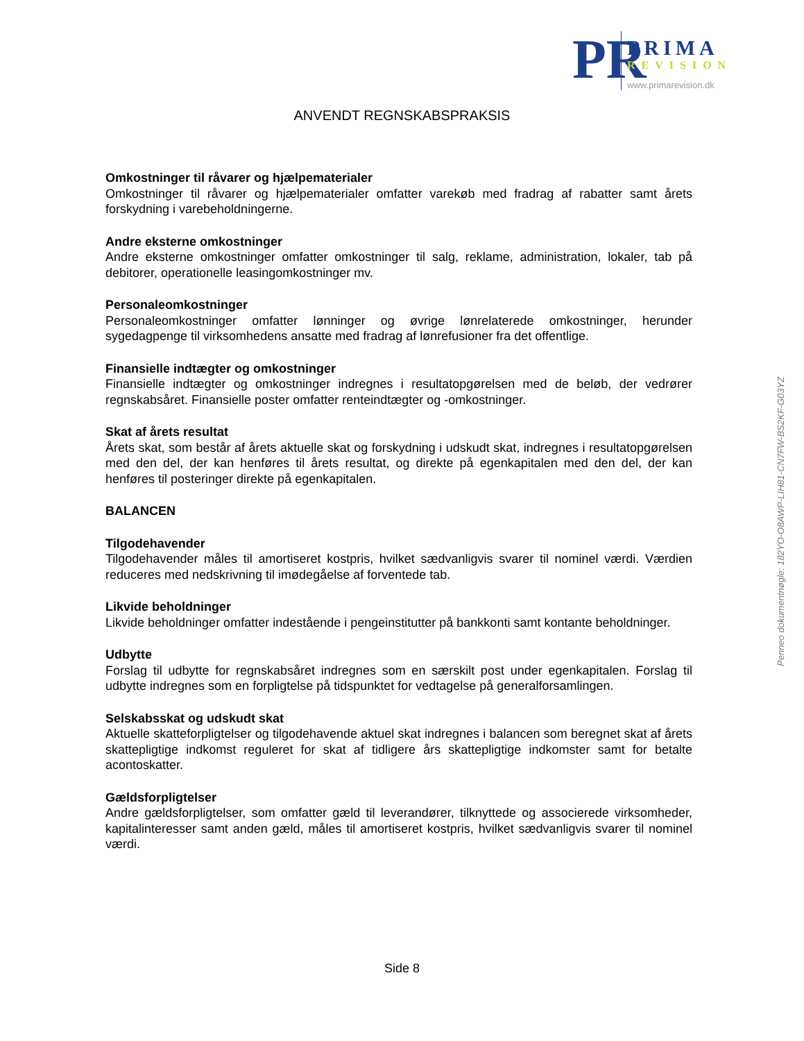PR
PRIMA
REVISION
www.primarevision.dk
ANVENDT REGNSKABSPRAKSIS
Omkostninger til råvarer og hjælpematerialer
Omkostninger til råvarer og hjælpematerialer omfatter varekøb med fradrag af rabatter samt årets forskydning i varebeholdningerne.
Andre eksterne omkostninger
Andre eksterne omkostninger omfatter omkostninger til salg, reklame, administration, lokaler, tab på debitorer, operationelle leasingomkostninger mv.
Personaleomkostninger
Personaleomkostninger omfatter lønninger og øvrige lønrelaterede omkostninger, herunder sygedagpenge til virksomhedens ansatte med fradrag af lønrefusioner fra det offentlige.
Finansielle indtægter og omkostninger
Finansielle indtægter og omkostninger indregnes i resultatopgørelsen med de beløb, der vedrører regnskabsåret. Finansielle poster omfatter renteindtægter og -omkostninger.
Skat af årets resultat
Årets skat, som består af årets aktuelle skat og forskydning i udskudt skat, indregnes i resultatopgørelsen med den del, der kan henføres til årets resultat, og direkte på egenkapitalen med den del, der kan henføres til posteringer direkte på egenkapitalen.
BALANCEN
Tilgodehavender
Tilgodehavender måles til amortiseret kostpris, hvilket sædvanligvis svarer til nominel værdi. Værdien reduceres med nedskrivning til imødegåelse af forventede tab.
Likvide beholdninger
Likvide beholdninger omfatter indestående i pengeinstitutter på bankkonti samt kontante beholdninger.
Udbytte
Forslag til udbytte for regnskabsåret indregnes som en særskilt post under egenkapitalen. Forslag til udbytte indregnes som en forpligtelse på tidspunktet for vedtagelse på generalforsamlingen.
Selskabsskat og udskudt skat
Aktuelle skatteforpligtelser og tilgodehavende aktuel skat indregnes i balancen som beregnet skat af årets skattepligtige indkomst reguleret for skat af tidligere års skattepligtige indkomster samt for betalte acontoskatter.
Gældsforpligtelser
Andre gældsforpligtelser, som omfatter gæld til leverandører, tilknyttede og associerede virksomheder, kapitalinteresser samt anden gæld, måles til amortiseret kostpris, hvilket sædvanligvis svarer til nominel værdi.
Penneo dokumentnøgle: 182YO-O8AWP-LIH81-CN7FW-BS2KF-G03YZ
Side 8